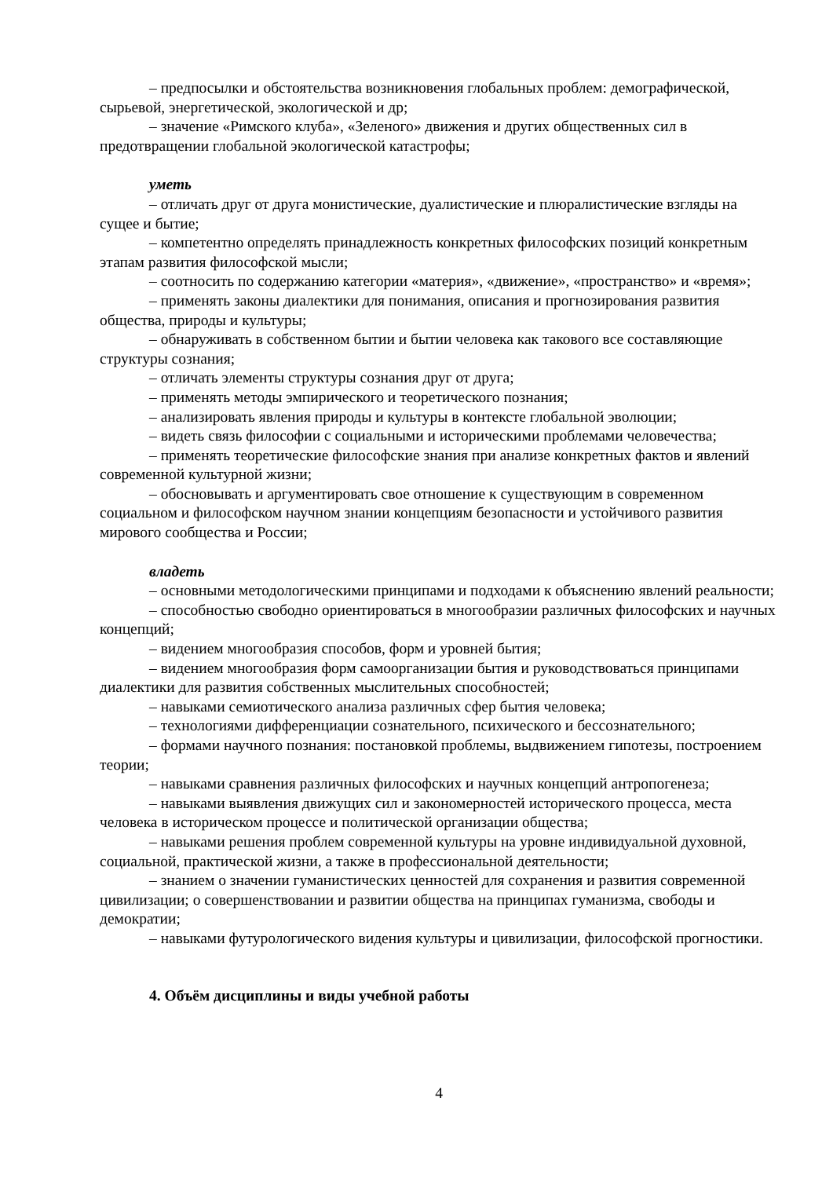– предпосылки и обстоятельства возникновения глобальных проблем: демографической, сырьевой, энергетической, экологической и др;
– значение «Римского клуба», «Зеленого» движения и других общественных сил в предотвращении глобальной экологической катастрофы;
уметь
– отличать друг от друга монистические, дуалистические и плюралистические взгляды на сущее и бытие;
– компетентно определять принадлежность конкретных философских позиций конкретным этапам развития философской мысли;
– соотносить по содержанию категории «материя», «движение», «пространство» и «время»;
– применять законы диалектики для понимания, описания и прогнозирования развития общества, природы и культуры;
– обнаруживать в собственном бытии и бытии человека как такового все составляющие структуры сознания;
– отличать элементы структуры сознания друг от друга;
– применять методы эмпирического и теоретического познания;
– анализировать явления природы и культуры в контексте глобальной эволюции;
– видеть связь философии с социальными и историческими проблемами человечества;
– применять теоретические философские знания при анализе конкретных фактов и явлений современной культурной жизни;
– обосновывать и аргументировать свое отношение к существующим в современном социальном и философском научном знании концепциям безопасности и устойчивого развития мирового сообщества и России;
владеть
– основными методологическими принципами и подходами к объяснению явлений реальности;
– способностью свободно ориентироваться в многообразии различных философских и научных концепций;
– видением многообразия способов, форм и уровней бытия;
– видением многообразия форм самоорганизации бытия и руководствоваться принципами диалектики для развития собственных мыслительных способностей;
– навыками семиотического анализа различных сфер бытия человека;
– технологиями дифференциации сознательного, психического и бессознательного;
– формами научного познания: постановкой проблемы, выдвижением гипотезы, построением теории;
– навыками сравнения различных философских и научных концепций антропогенеза;
– навыками выявления движущих сил и закономерностей исторического процесса, места человека в историческом процессе и политической организации общества;
– навыками решения проблем современной культуры на уровне индивидуальной духовной, социальной, практической жизни, а также в профессиональной деятельности;
– знанием о значении гуманистических ценностей для сохранения и развития современной цивилизации; о совершенствовании и развитии общества на принципах гуманизма, свободы и демократии;
– навыками футурологического видения культуры и цивилизации, философской прогностики.
4. Объём дисциплины и виды учебной работы
4